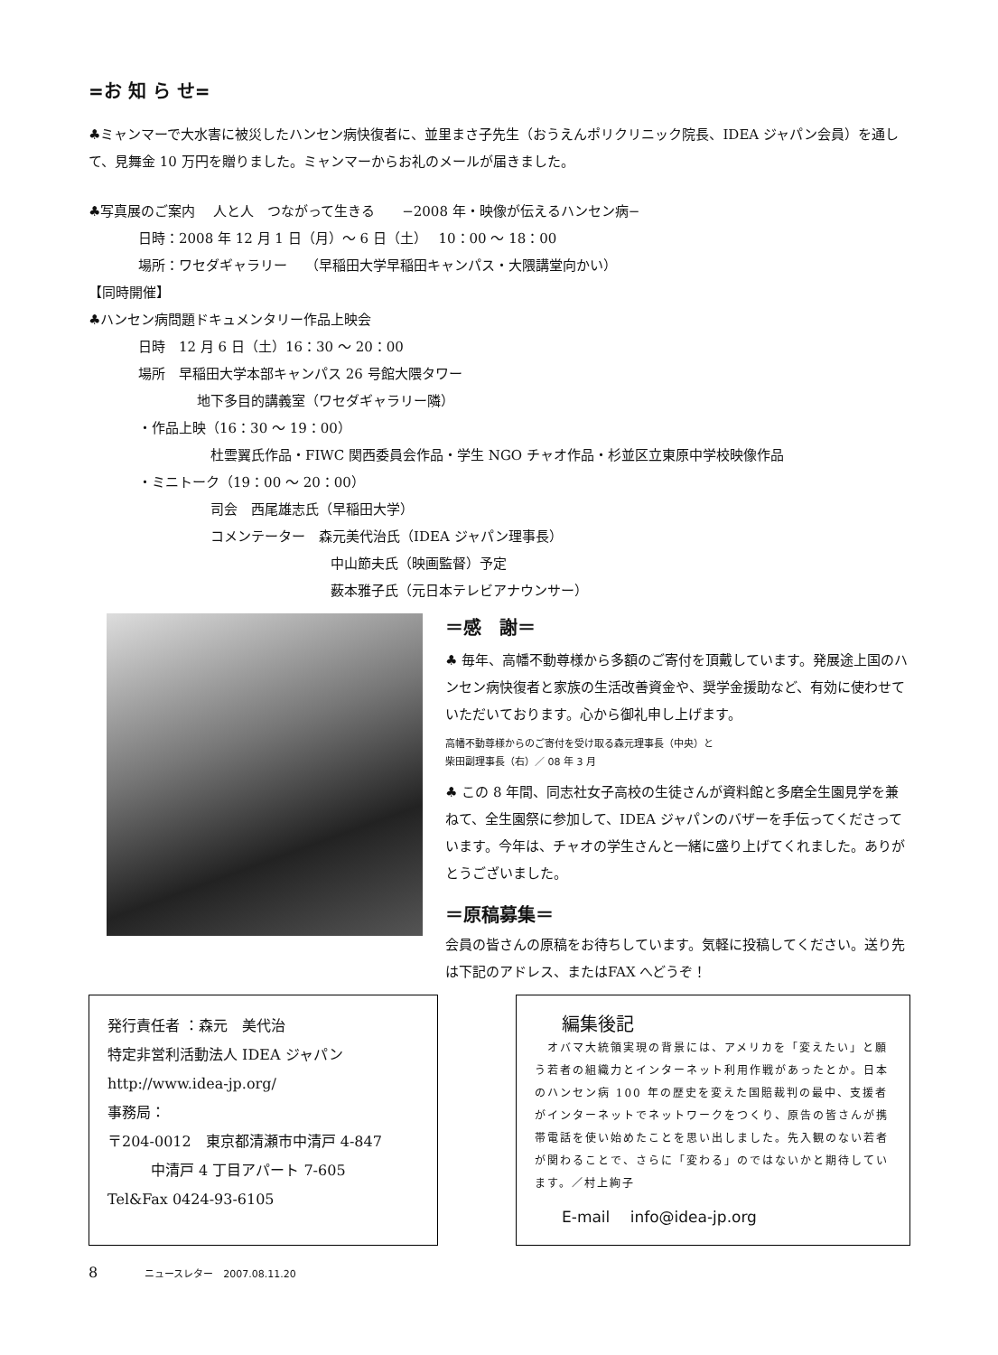=お 知 ら せ=
♣ミャンマーで大水害に被災したハンセン病快復者に、並里まさ子先生（おうえんポリクリニック院長、IDEA ジャパン会員）を通して、見舞金 10 万円を贈りました。ミャンマーからお礼のメールが届きました。
♣写真展のご案内　 人と人　つながって生きる　　−2008 年・映像が伝えるハンセン病−
日時：2008 年 12 月 1 日（月）〜 6 日（土）　 10：00 〜 18：00
場所：ワセダギャラリー　 （早稲田大学早稲田キャンパス・大隈講堂向かい）
【同時開催】
♣ハンセン病問題ドキュメンタリー作品上映会
日時　12 月 6 日（土）16：30 〜 20：00
場所　早稲田大学本部キャンパス 26 号館大隈タワー
地下多目的講義室（ワセダギャラリー隣）
・作品上映（16：30 〜 19：00）
杜雲翼氏作品・FIWC 関西委員会作品・学生 NGO チャオ作品・杉並区立東原中学校映像作品
・ミニトーク（19：00 〜 20：00）
司会　西尾雄志氏（早稲田大学）
コメンテーター　森元美代治氏（IDEA ジャパン理事長）
中山節夫氏（映画監督）予定
薮本雅子氏（元日本テレビアナウンサー）
＝感　謝＝
♣ 毎年、高幡不動尊様から多額のご寄付を頂戴しています。発展途上国のハンセン病快復者と家族の生活改善資金や、奨学金援助など、有効に使わせていただいております。心から御礼申し上げます。
高幡不動尊様からのご寄付を受け取る森元理事長（中央）と
柴田副理事長（右）／ 08 年 3 月
♣ この 8 年間、同志社女子高校の生徒さんが資料館と多磨全生園見学を兼ねて、全生園祭に参加して、IDEA ジャパンのバザーを手伝ってくださっています。今年は、チャオの学生さんと一緒に盛り上げてくれました。ありがとうございました。
＝原稿募集＝
会員の皆さんの原稿をお待ちしています。気軽に投稿してください。送り先は下記のアドレス、またはFAX へどうぞ！
発行責任者 ：森元　美代治
特定非営利活動法人 IDEA ジャパン
http://www.idea-jp.org/
事務局：
〒204-0012　東京都清瀬市中清戸 4-847
　　　中清戸 4 丁目アパート 7-605
Tel&Fax 0424-93-6105
編集後記
　オバマ大統領実現の背景には、アメリカを「変えたい」と願う若者の組織力とインターネット利用作戦があったとか。日本のハンセン病 100 年の歴史を変えた国賠裁判の最中、支援者がインターネットでネットワークをつくり、原告の皆さんが携帯電話を使い始めたことを思い出しました。先入観のない若者が関わることで、さらに「変わる」のではないかと期待しています。／村上絢子
E-mail　 info@idea-jp.org
8　　　　ニュースレター　2007.08.11.20